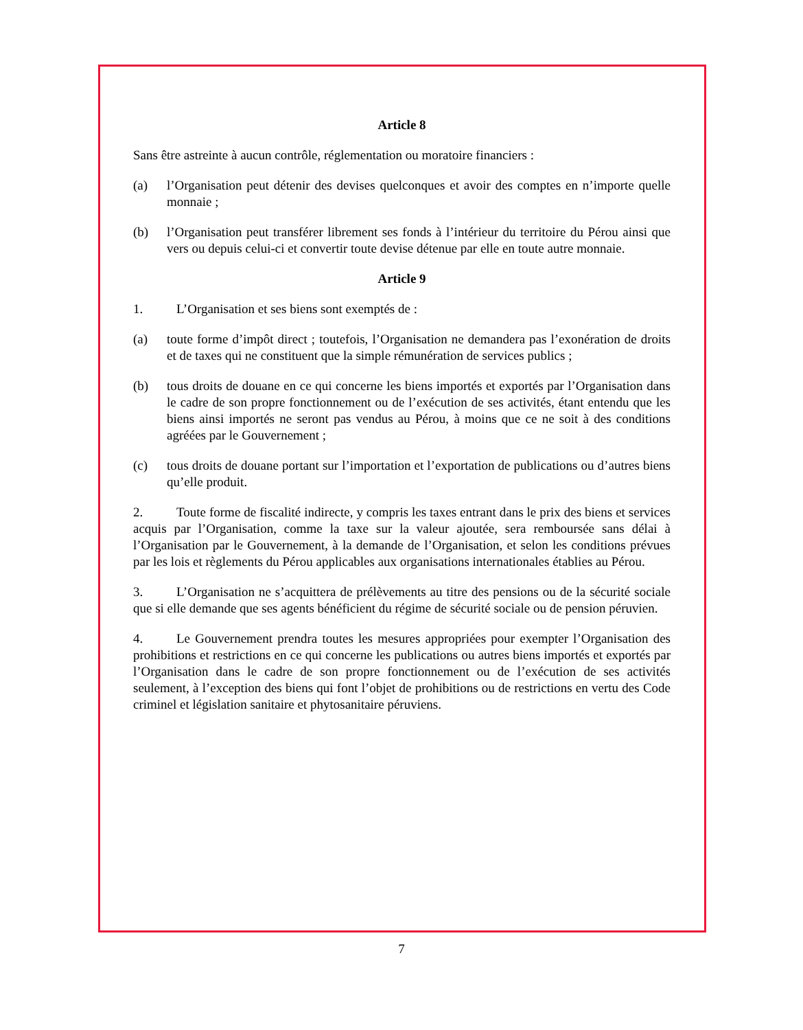Article 8
Sans être astreinte à aucun contrôle, réglementation ou moratoire financiers :
(a) l’Organisation peut détenir des devises quelconques et avoir des comptes en n’importe quelle monnaie ;
(b) l’Organisation peut transférer librement ses fonds à l’intérieur du territoire du Pérou ainsi que vers ou depuis celui-ci et convertir toute devise détenue par elle en toute autre monnaie.
Article 9
1. L’Organisation et ses biens sont exemptés de :
(a) toute forme d’impôt direct ; toutefois, l’Organisation ne demandera pas l’exonération de droits et de taxes qui ne constituent que la simple rémunération de services publics ;
(b) tous droits de douane en ce qui concerne les biens importés et exportés par l’Organisation dans le cadre de son propre fonctionnement ou de l’exécution de ses activités, étant entendu que les biens ainsi importés ne seront pas vendus au Pérou, à moins que ce ne soit à des conditions agréées par le Gouvernement ;
(c) tous droits de douane portant sur l’importation et l’exportation de publications ou d’autres biens qu’elle produit.
2. Toute forme de fiscalité indirecte, y compris les taxes entrant dans le prix des biens et services acquis par l’Organisation, comme la taxe sur la valeur ajoutée, sera remboursée sans délai à l’Organisation par le Gouvernement, à la demande de l’Organisation, et selon les conditions prévues par les lois et règlements du Pérou applicables aux organisations internationales établies au Pérou.
3. L’Organisation ne s’acquittera de prélèvements au titre des pensions ou de la sécurité sociale que si elle demande que ses agents bénéficient du régime de sécurité sociale ou de pension péruvien.
4. Le Gouvernement prendra toutes les mesures appropriées pour exempter l’Organisation des prohibitions et restrictions en ce qui concerne les publications ou autres biens importés et exportés par l’Organisation dans le cadre de son propre fonctionnement ou de l’exécution de ses activités seulement, à l’exception des biens qui font l’objet de prohibitions ou de restrictions en vertu des Code criminel et législation sanitaire et phytosanitaire péruviens.
7